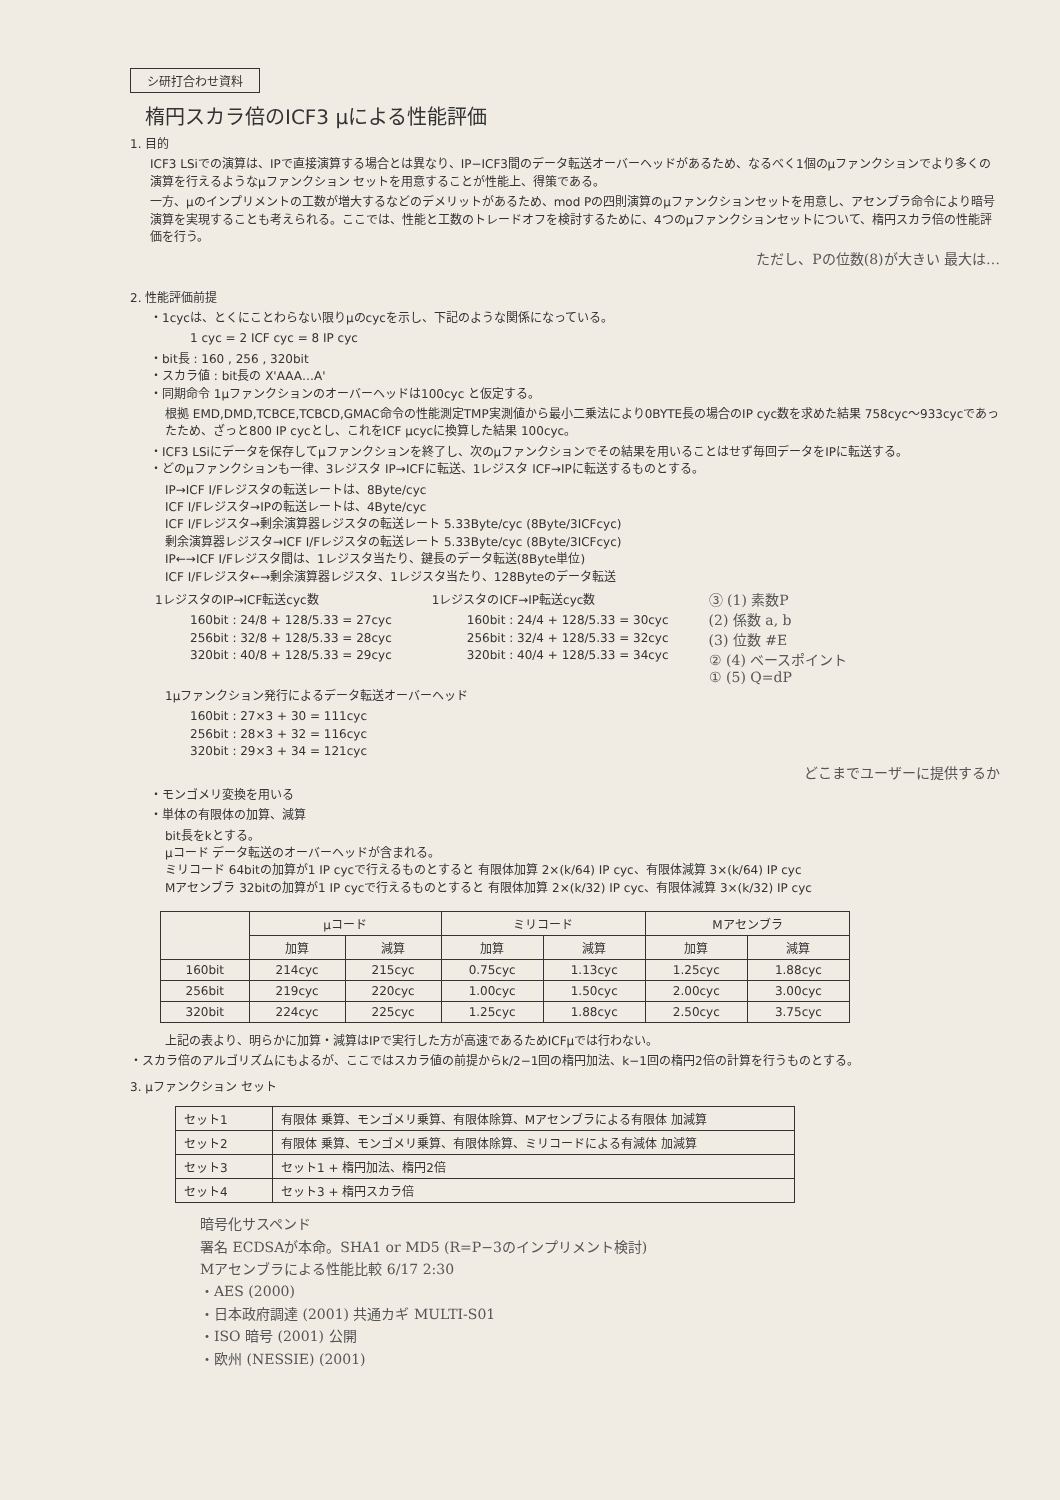シ研打合わせ資料
楕円スカラ倍のICF3 μによる性能評価
1. 目的
ICF3 LSiでの演算は、IPで直接演算する場合とは異なり、IP−ICF3間のデータ転送オーバーヘッドがあるため、なるべく1個のμファンクションでより多くの演算を行えるようなμファンクション セットを用意することが性能上、得策である。
一方、μのインプリメントの工数が増大するなどのデメリットがあるため、mod Pの四則演算のμファンクションセットを用意し、アセンブラ命令により暗号演算を実現することも考えられる。ここでは、性能と工数のトレードオフを検討するために、4つのμファンクションセットについて、楕円スカラ倍の性能評価を行う。
ただし、Pの位数(8)が大きい 最大は…
2. 性能評価前提
・1cycは、とくにことわらない限りμのcycを示し、下記のような関係になっている。
1 cyc = 2 ICF cyc = 8 IP cyc
・bit長 : 160 , 256 , 320bit
・スカラ値 : bit長の X'AAA…A'
・同期命令 1μファンクションのオーバーヘッドは100cyc と仮定する。
根拠 EMD,DMD,TCBCE,TCBCD,GMAC命令の性能測定TMP実測値から最小二乗法により0BYTE長の場合のIP cyc数を求めた結果 758cyc〜933cycであったため、ざっと800 IP cycとし、これをICF μcycに換算した結果 100cyc。
・ICF3 LSiにデータを保存してμファンクションを終了し、次のμファンクションでその結果を用いることはせず毎回データをIPに転送する。
・どのμファンクションも一律、3レジスタ IP→ICFに転送、1レジスタ ICF→IPに転送するものとする。
IP→ICF I/Fレジスタの転送レートは、8Byte/cyc
ICF I/Fレジスタ→IPの転送レートは、4Byte/cyc
ICF I/Fレジスタ→剰余演算器レジスタの転送レート 5.33Byte/cyc (8Byte/3ICFcyc)
剰余演算器レジスタ→ICF I/Fレジスタの転送レート 5.33Byte/cyc (8Byte/3ICFcyc)
IP←→ICF I/Fレジスタ間は、1レジスタ当たり、鍵長のデータ転送(8Byte単位)
ICF I/Fレジスタ←→剰余演算器レジスタ、1レジスタ当たり、128Byteのデータ転送
1レジスタのIP→ICF転送cyc数
160bit : 24/8 + 128/5.33 = 27cyc
256bit : 32/8 + 128/5.33 = 28cyc
320bit : 40/8 + 128/5.33 = 29cyc
1レジスタのICF→IP転送cyc数
160bit : 24/4 + 128/5.33 = 30cyc
256bit : 32/4 + 128/5.33 = 32cyc
320bit : 40/4 + 128/5.33 = 34cyc
③ (1) 素数P
(2) 係数 a, b
(3) 位数 #E
② (4) ベースポイント
① (5) Q=dP
1μファンクション発行によるデータ転送オーバーヘッド
160bit : 27×3 + 30 = 111cyc
256bit : 28×3 + 32 = 116cyc
320bit : 29×3 + 34 = 121cyc
どこまでユーザーに提供するか
・モンゴメリ変換を用いる
・単体の有限体の加算、減算
bit長をkとする。
μコード データ転送のオーバーヘッドが含まれる。
ミリコード 64bitの加算が1 IP cycで行えるものとすると 有限体加算 2×(k/64) IP cyc、有限体減算 3×(k/64) IP cyc
Mアセンブラ 32bitの加算が1 IP cycで行えるものとすると 有限体加算 2×(k/32) IP cyc、有限体減算 3×(k/32) IP cyc
| | μコード | | ミリコード | | Mアセンブラ | |
| --- | --- | --- | --- | --- | --- | --- |
| | 加算 | 減算 | 加算 | 減算 | 加算 | 減算 |
| 160bit | 214cyc | 215cyc | 0.75cyc | 1.13cyc | 1.25cyc | 1.88cyc |
| 256bit | 219cyc | 220cyc | 1.00cyc | 1.50cyc | 2.00cyc | 3.00cyc |
| 320bit | 224cyc | 225cyc | 1.25cyc | 1.88cyc | 2.50cyc | 3.75cyc |
上記の表より、明らかに加算・減算はIPで実行した方が高速であるためICFμでは行わない。
・スカラ倍のアルゴリズムにもよるが、ここではスカラ値の前提からk/2−1回の楕円加法、k−1回の楕円2倍の計算を行うものとする。
3. μファンクション セット
| セット1 | 有限体 乗算、モンゴメリ乗算、有限体除算、Mアセンブラによる有限体 加減算 |
| セット2 | 有限体 乗算、モンゴメリ乗算、有限体除算、ミリコードによる有減体 加減算 |
| セット3 | セット1 + 楕円加法、楕円2倍 |
| セット4 | セット3 + 楕円スカラ倍 |
暗号化サスペンド
署名 ECDSAが本命。SHA1 or MD5 (R=P−3のインプリメント検討)
Mアセンブラによる性能比較 6/17 2:30
・AES (2000)
・日本政府調達 (2001) 共通カギ MULTI-S01
・ISO 暗号 (2001) 公開
・欧州 (NESSIE) (2001)